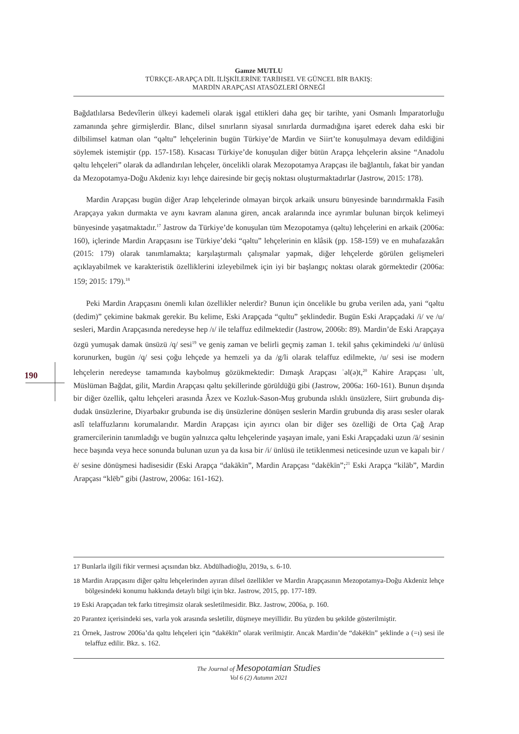Gamze MUTLU
TÜRKÇE-ARAPÇA DİL İLİŞKİLERİNE TARİHSEL VE GÜNCEL BİR BAKIŞ:
MARDİN ARAPÇASI ATASÖZLERİ ÖRNEĞİ
Bağdatlılarsa Bedevîlerin ülkeyi kademeli olarak işgal ettikleri daha geç bir tarihte, yani Osmanlı İmparatorluğu zamanında şehre girmişlerdir. Blanc, dilsel sınırların siyasal sınırlarda durmadığına işaret ederek daha eski bir dilbilimsel katman olan “qəltu” lehçelerinin bugün Türkiye’de Mardin ve Siirt’te konuşulmaya devam edildiğini söylemek istemiştir (pp. 157-158). Kısacası Türkiye’de konuşulan diğer bütün Arapça lehçelerin aksine “Anadolu qəltu lehçeleri” olarak da adlandırılan lehçeler, öncelikli olarak Mezopotamya Arapçası ile bağlantılı, fakat bir yandan da Mezopotamya-Doğu Akdeniz kıyı lehçe dairesinde bir geçiş noktası oluşturmaktadırlar (Jastrow, 2015: 178).
Mardin Arapçası bugün diğer Arap lehçelerinde olmayan birçok arkaik unsuru bünyesinde barındırmakla Fasih Arapçaya yakın durmakta ve aynı kavram alanına giren, ancak aralarında ince ayrımlar bulunan birçok kelimeyi bünyesinde yaşatmaktadır.<sup>17</sup> Jastrow da Türkiye’de konuşulan tüm Mezopotamya (qəltu) lehçelerini en arkaik (2006a: 160), içlerinde Mardin Arapçasını ise Türkiye’deki “qəltu” lehçelerinin en klâsik (pp. 158-159) ve en muhafazakârı (2015: 179) olarak tanımlamakta; karşılaştırmalı çalışmalar yapmak, diğer lehçelerde görülen gelişmeleri açıklayabilmek ve karakteristik özelliklerini izleyebilmek için iyi bir başlangıç noktası olarak görmektedir (2006a: 159; 2015: 179).<sup>18</sup>
Peki Mardin Arapçasını önemli kılan özellikler nelerdir? Bunun için öncelikle bu gruba verilen ada, yani “qəltu (dedim)” çekimine bakmak gerekir. Bu kelime, Eski Arapçada “qultu” şeklindedir. Bugün Eski Arapçadaki /i/ ve /u/ sesleri, Mardin Arapçasında neredeyse hep /ı/ ile telaffuz edilmektedir (Jastrow, 2006b: 89). Mardin’de Eski Arapçaya özgü yumuşak damak ünsüzü /q/ sesi<sup>19</sup> ve geniş zaman ve belirli geçmiş zaman 1. tekil şahıs çekimindeki /u/ ünlüsü korunurken, bugün /q/ sesi çoğu lehçede ya hemzeli ya da /g/li olarak telaffuz edilmekte, /u/ sesi ise modern lehçelerin neredeyse tamamında kaybolmuş gözükmektedir: Dımaşk Arapçası ʾəl(ə)t,<sup>20</sup> Kahire Arapçası ʾult, Müslüman Bağdat, gilit, Mardin Arapçası qəltu şekillerinde görüldüğü gibi (Jastrow, 2006a: 160-161). Bunun dışında bir diğer özellik, qəltu lehçeleri arasında Âzex ve Kozluk-Sason-Muş grubunda ıslıklı ünsüzlere, Siirt grubunda diş-dudak ünsüzlerine, Diyarbakır grubunda ise diş ünsüzlerine dönüşen seslerin Mardin grubunda diş arası sesler olarak aslî telaffuzlarını korumalarıdır. Mardin Arapçası için ayırıcı olan bir diğer ses özelliği de Orta Çağ Arap gramercilerinin tanımladığı ve bugün yalnızca qəltu lehçelerinde yaşayan imale, yani Eski Arapçadaki uzun /ā/ sesinin hece başında veya hece sonunda bulunan uzun ya da kısa bir /i/ ünlüsü ile tetiklenmesi neticesinde uzun ve kapalı bir /ē/ sesine dönüşmesi hadisesidir (Eski Arapça “dakākīn”, Mardin Arapçası “dakēkīn”;<sup>21</sup> Eski Arapça “kilāb”, Mardin Arapçası “klēb” gibi (Jastrow, 2006a: 161-162).
190
17 Bunlarla ilgili fikir vermesi açısından bkz. Abdülhadioğlu, 2019a, s. 6-10.
18 Mardin Arapçasını diğer qəltu lehçelerinden ayıran dilsel özellikler ve Mardin Arapçasının Mezopotamya-Doğu Akdeniz lehçe bölgesindeki konumu hakkında detaylı bilgi için bkz. Jastrow, 2015, pp. 177-189.
19 Eski Arapçadan tek farkı titreşimsiz olarak sesletilmesidir. Bkz. Jastrow, 2006a, p. 160.
20 Parantez içerisindeki ses, varla yok arasında sesletilir, düşmeye meyillidir. Bu yüzden bu şekilde gösterilmiştir.
21 Örnek, Jastrow 2006a’da qəltu lehçeleri için “dakēkīn” olarak verilmiştir. Ancak Mardin’de “dəkēkīn” şeklinde ə (=ı) sesi ile telaffuz edilir. Bkz. s. 162.
The Journal of Mesopotamian Studies
Vol 6 (2) Autumn 2021